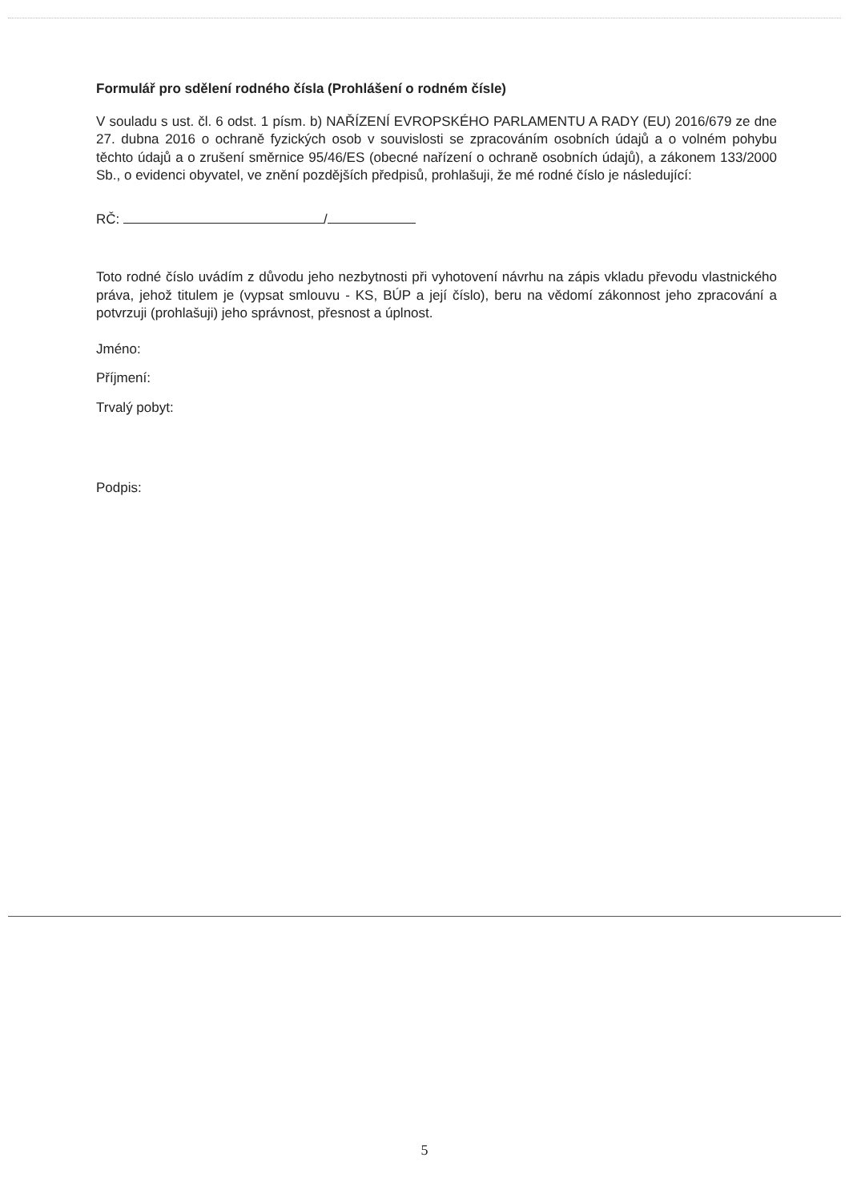Formulář pro sdělení rodného čísla (Prohlášení o rodném čísle)
V souladu s ust. čl. 6 odst. 1 písm. b) NAŘÍZENÍ EVROPSKÉHO PARLAMENTU A RADY (EU) 2016/679 ze dne 27. dubna 2016 o ochraně fyzických osob v souvislosti se zpracováním osobních údajů a o volném pohybu těchto údajů a o zrušení směrnice 95/46/ES (obecné nařízení o ochraně osobních údajů), a zákonem 133/2000 Sb., o evidenci obyvatel, ve znění pozdějších předpisů, prohlašuji, že mé rodné číslo je následující:
RČ: /
Toto rodné číslo uvádím z důvodu jeho nezbytnosti při vyhotovení návrhu na zápis vkladu převodu vlastnického práva, jehož titulem je (vypsat smlouvu - KS, BÚP a její číslo), beru na vědomí zákonnost jeho zpracování a potvrzuji (prohlašuji) jeho správnost, přesnost a úplnost.
Jméno:
Příjmení:
Trvalý pobyt:
Podpis:
5